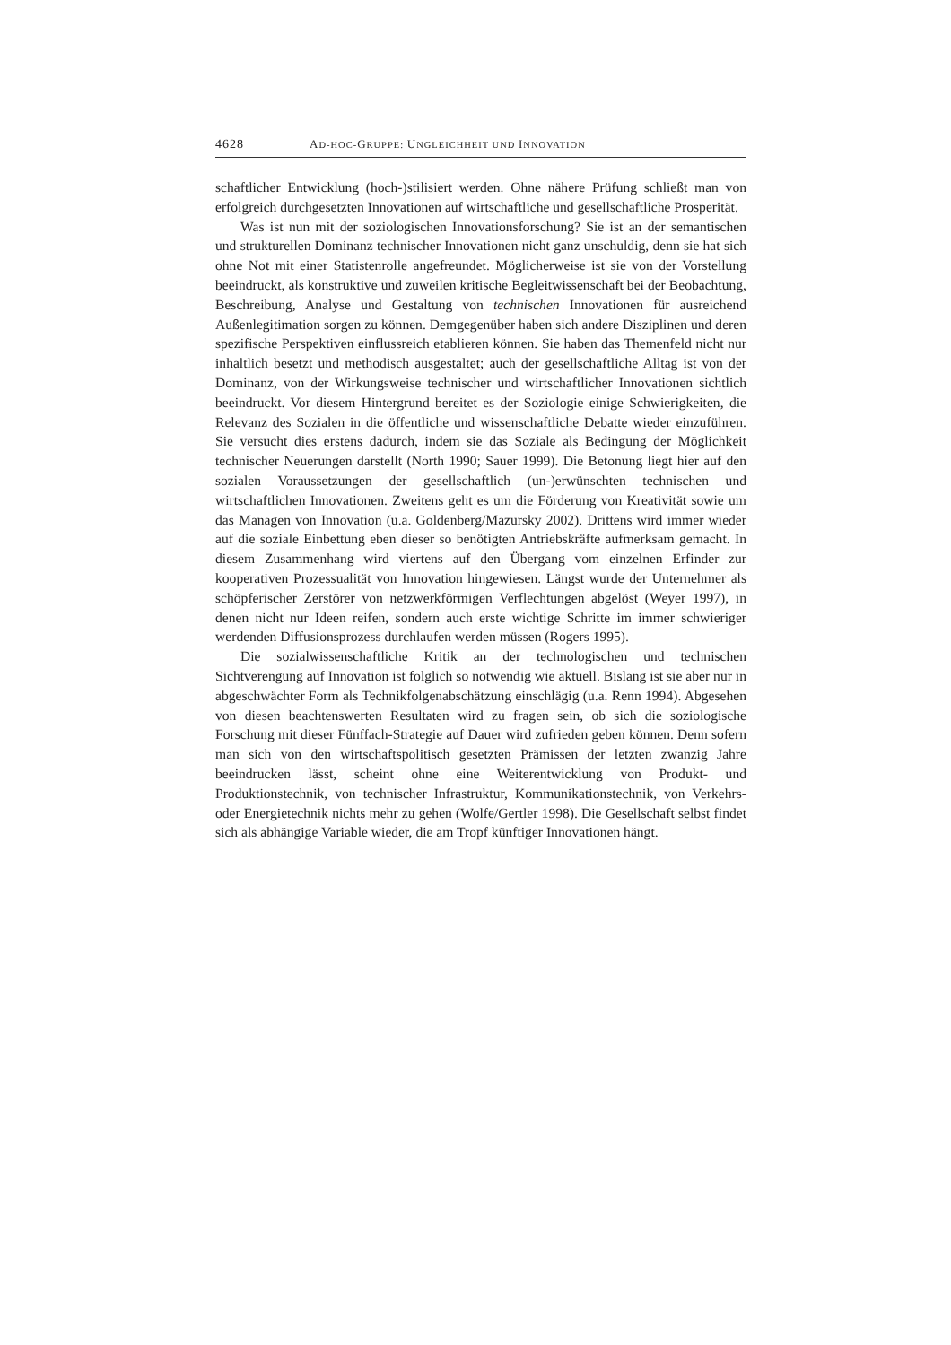4628 AD-HOC-GRUPPE: UNGLEICHHEIT UND INNOVATION
schaftlicher Entwicklung (hoch-)stilisiert werden. Ohne nähere Prüfung schließt man von erfolgreich durchgesetzten Innovationen auf wirtschaftliche und gesellschaftliche Prosperität.
Was ist nun mit der soziologischen Innovationsforschung? Sie ist an der semantischen und strukturellen Dominanz technischer Innovationen nicht ganz unschuldig, denn sie hat sich ohne Not mit einer Statistenrolle angefreundet. Möglicherweise ist sie von der Vorstellung beeindruckt, als konstruktive und zuweilen kritische Begleitwissenschaft bei der Beobachtung, Beschreibung, Analyse und Gestaltung von technischen Innovationen für ausreichend Außenlegitimation sorgen zu können. Demgegenüber haben sich andere Disziplinen und deren spezifische Perspektiven einflussreich etablieren können. Sie haben das Themenfeld nicht nur inhaltlich besetzt und methodisch ausgestaltet; auch der gesellschaftliche Alltag ist von der Dominanz, von der Wirkungsweise technischer und wirtschaftlicher Innovationen sichtlich beeindruckt. Vor diesem Hintergrund bereitet es der Soziologie einige Schwierigkeiten, die Relevanz des Sozialen in die öffentliche und wissenschaftliche Debatte wieder einzuführen. Sie versucht dies erstens dadurch, indem sie das Soziale als Bedingung der Möglichkeit technischer Neuerungen darstellt (North 1990; Sauer 1999). Die Betonung liegt hier auf den sozialen Voraussetzungen der gesellschaftlich (un-)erwünschten technischen und wirtschaftlichen Innovationen. Zweitens geht es um die Förderung von Kreativität sowie um das Managen von Innovation (u.a. Goldenberg/Mazursky 2002). Drittens wird immer wieder auf die soziale Einbettung eben dieser so benötigten Antriebskräfte aufmerksam gemacht. In diesem Zusammenhang wird viertens auf den Übergang vom einzelnen Erfinder zur kooperativen Prozessualität von Innovation hingewiesen. Längst wurde der Unternehmer als schöpferischer Zerstörer von netzwerkförmigen Verflechtungen abgelöst (Weyer 1997), in denen nicht nur Ideen reifen, sondern auch erste wichtige Schritte im immer schwieriger werdenden Diffusionsprozess durchlaufen werden müssen (Rogers 1995).
Die sozialwissenschaftliche Kritik an der technologischen und technischen Sichtverengung auf Innovation ist folglich so notwendig wie aktuell. Bislang ist sie aber nur in abgeschwächter Form als Technikfolgenabschätzung einschlägig (u.a. Renn 1994). Abgesehen von diesen beachtenswerten Resultaten wird zu fragen sein, ob sich die soziologische Forschung mit dieser Fünffach-Strategie auf Dauer wird zufrieden geben können. Denn sofern man sich von den wirtschaftspolitisch gesetzten Prämissen der letzten zwanzig Jahre beeindrucken lässt, scheint ohne eine Weiterentwicklung von Produkt- und Produktionstechnik, von technischer Infrastruktur, Kommunikationstechnik, von Verkehrs- oder Energietechnik nichts mehr zu gehen (Wolfe/Gertler 1998). Die Gesellschaft selbst findet sich als abhängige Variable wieder, die am Tropf künftiger Innovationen hängt.